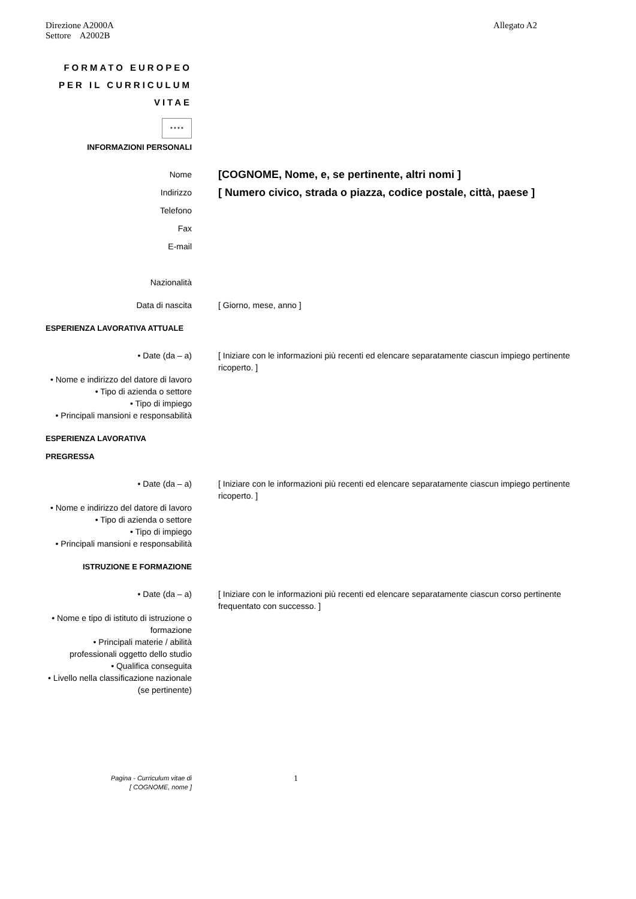Direzione A2000A
Settore A2002B
Allegato A2
FORMATO EUROPEO PER IL CURRICULUM VITAE
✶✶✶✶
INFORMAZIONI PERSONALI
Nome
[COGNOME, Nome, e, se pertinente, altri nomi ]
Indirizzo
[ Numero civico, strada o piazza, codice postale, città, paese ]
Telefono
Fax
E-mail
Nazionalità
Data di nascita [ Giorno, mese, anno ]
ESPERIENZA LAVORATIVA ATTUALE
• Date (da – a) [ Iniziare con le informazioni più recenti ed elencare separatamente ciascun impiego pertinente ricoperto. ]
• Nome e indirizzo del datore di lavoro
• Tipo di azienda o settore
• Tipo di impiego
• Principali mansioni e responsabilità
ESPERIENZA LAVORATIVA PREGRESSA
• Date (da – a) [ Iniziare con le informazioni più recenti ed elencare separatamente ciascun impiego pertinente ricoperto. ]
• Nome e indirizzo del datore di lavoro
• Tipo di azienda o settore
• Tipo di impiego
• Principali mansioni e responsabilità
ISTRUZIONE E FORMAZIONE
• Date (da – a) [ Iniziare con le informazioni più recenti ed elencare separatamente ciascun corso pertinente frequentato con successo. ]
• Nome e tipo di istituto di istruzione o formazione
• Principali materie / abilità professionali oggetto dello studio
• Qualifica conseguita
• Livello nella classificazione nazionale (se pertinente)
Pagina - Curriculum vitae di
[ COGNOME, nome ]
1